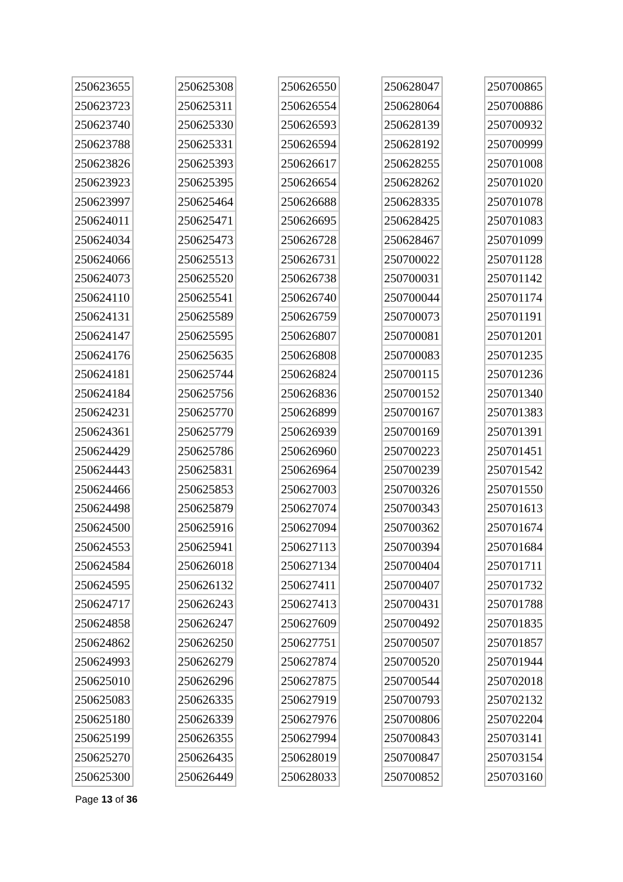| 250623655 |
| 250623723 |
| 250623740 |
| 250623788 |
| 250623826 |
| 250623923 |
| 250623997 |
| 250624011 |
| 250624034 |
| 250624066 |
| 250624073 |
| 250624110 |
| 250624131 |
| 250624147 |
| 250624176 |
| 250624181 |
| 250624184 |
| 250624231 |
| 250624361 |
| 250624429 |
| 250624443 |
| 250624466 |
| 250624498 |
| 250624500 |
| 250624553 |
| 250624584 |
| 250624595 |
| 250624717 |
| 250624858 |
| 250624862 |
| 250624993 |
| 250625010 |
| 250625083 |
| 250625180 |
| 250625199 |
| 250625270 |
| 250625300 |
| 250625308 |
| 250625311 |
| 250625330 |
| 250625331 |
| 250625393 |
| 250625395 |
| 250625464 |
| 250625471 |
| 250625473 |
| 250625513 |
| 250625520 |
| 250625541 |
| 250625589 |
| 250625595 |
| 250625635 |
| 250625744 |
| 250625756 |
| 250625770 |
| 250625779 |
| 250625786 |
| 250625831 |
| 250625853 |
| 250625879 |
| 250625916 |
| 250625941 |
| 250626018 |
| 250626132 |
| 250626243 |
| 250626247 |
| 250626250 |
| 250626279 |
| 250626296 |
| 250626335 |
| 250626339 |
| 250626355 |
| 250626435 |
| 250626449 |
| 250626550 |
| 250626554 |
| 250626593 |
| 250626594 |
| 250626617 |
| 250626654 |
| 250626688 |
| 250626695 |
| 250626728 |
| 250626731 |
| 250626738 |
| 250626740 |
| 250626759 |
| 250626807 |
| 250626808 |
| 250626824 |
| 250626836 |
| 250626899 |
| 250626939 |
| 250626960 |
| 250626964 |
| 250627003 |
| 250627074 |
| 250627094 |
| 250627113 |
| 250627134 |
| 250627411 |
| 250627413 |
| 250627609 |
| 250627751 |
| 250627874 |
| 250627875 |
| 250627919 |
| 250627976 |
| 250627994 |
| 250628019 |
| 250628033 |
| 250628047 |
| 250628064 |
| 250628139 |
| 250628192 |
| 250628255 |
| 250628262 |
| 250628335 |
| 250628425 |
| 250628467 |
| 250700022 |
| 250700031 |
| 250700044 |
| 250700073 |
| 250700081 |
| 250700083 |
| 250700115 |
| 250700152 |
| 250700167 |
| 250700169 |
| 250700223 |
| 250700239 |
| 250700326 |
| 250700343 |
| 250700362 |
| 250700394 |
| 250700404 |
| 250700407 |
| 250700431 |
| 250700492 |
| 250700507 |
| 250700520 |
| 250700544 |
| 250700793 |
| 250700806 |
| 250700843 |
| 250700847 |
| 250700852 |
| 250700865 |
| 250700886 |
| 250700932 |
| 250700999 |
| 250701008 |
| 250701020 |
| 250701078 |
| 250701083 |
| 250701099 |
| 250701128 |
| 250701142 |
| 250701174 |
| 250701191 |
| 250701201 |
| 250701235 |
| 250701236 |
| 250701340 |
| 250701383 |
| 250701391 |
| 250701451 |
| 250701542 |
| 250701550 |
| 250701613 |
| 250701674 |
| 250701684 |
| 250701711 |
| 250701732 |
| 250701788 |
| 250701835 |
| 250701857 |
| 250701944 |
| 250702018 |
| 250702132 |
| 250702204 |
| 250703141 |
| 250703154 |
| 250703160 |
Page 13 of 36